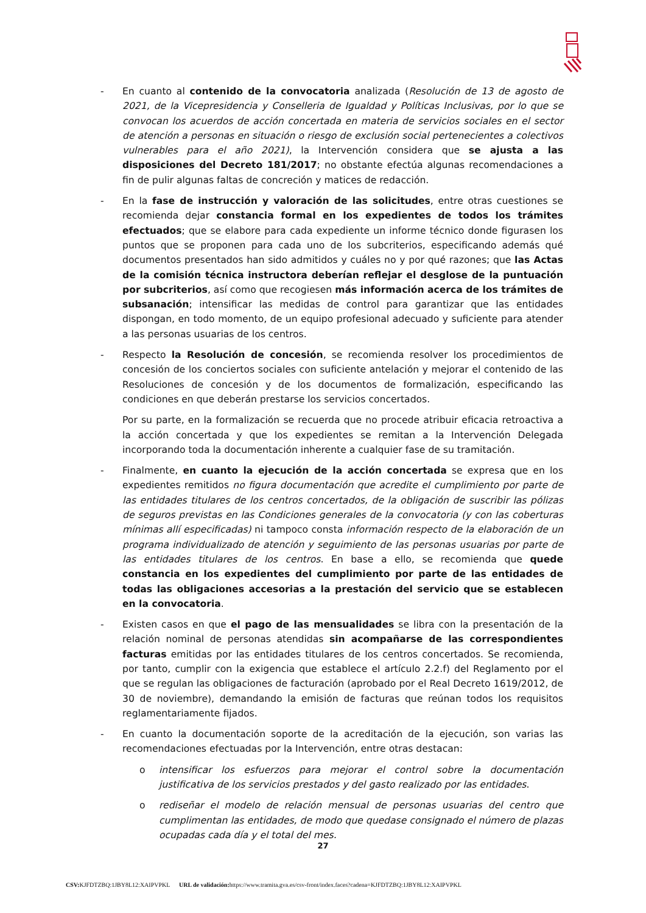- En cuanto al contenido de la convocatoria analizada (Resolución de 13 de agosto de 2021, de la Vicepresidencia y Conselleria de Igualdad y Políticas Inclusivas, por lo que se convocan los acuerdos de acción concertada en materia de servicios sociales en el sector de atención a personas en situación o riesgo de exclusión social pertenecientes a colectivos vulnerables para el año 2021), la Intervención considera que se ajusta a las disposiciones del Decreto 181/2017; no obstante efectúa algunas recomendaciones a fin de pulir algunas faltas de concreción y matices de redacción.
- En la fase de instrucción y valoración de las solicitudes, entre otras cuestiones se recomienda dejar constancia formal en los expedientes de todos los trámites efectuados; que se elabore para cada expediente un informe técnico donde figurasen los puntos que se proponen para cada uno de los subcriterios, especificando además qué documentos presentados han sido admitidos y cuáles no y por qué razones; que las Actas de la comisión técnica instructora deberían reflejar el desglose de la puntuación por subcriterios, así como que recogiesen más información acerca de los trámites de subsanación; intensificar las medidas de control para garantizar que las entidades dispongan, en todo momento, de un equipo profesional adecuado y suficiente para atender a las personas usuarias de los centros.
- Respecto la Resolución de concesión, se recomienda resolver los procedimientos de concesión de los conciertos sociales con suficiente antelación y mejorar el contenido de las Resoluciones de concesión y de los documentos de formalización, especificando las condiciones en que deberán prestarse los servicios concertados.
Por su parte, en la formalización se recuerda que no procede atribuir eficacia retroactiva a la acción concertada y que los expedientes se remitan a la Intervención Delegada incorporando toda la documentación inherente a cualquier fase de su tramitación.
- Finalmente, en cuanto la ejecución de la acción concertada se expresa que en los expedientes remitidos no figura documentación que acredite el cumplimiento por parte de las entidades titulares de los centros concertados, de la obligación de suscribir las pólizas de seguros previstas en las Condiciones generales de la convocatoria (y con las coberturas mínimas allí especificadas) ni tampoco consta información respecto de la elaboración de un programa individualizado de atención y seguimiento de las personas usuarias por parte de las entidades titulares de los centros. En base a ello, se recomienda que quede constancia en los expedientes del cumplimiento por parte de las entidades de todas las obligaciones accesorias a la prestación del servicio que se establecen en la convocatoria.
- Existen casos en que el pago de las mensualidades se libra con la presentación de la relación nominal de personas atendidas sin acompañarse de las correspondientes facturas emitidas por las entidades titulares de los centros concertados. Se recomienda, por tanto, cumplir con la exigencia que establece el artículo 2.2.f) del Reglamento por el que se regulan las obligaciones de facturación (aprobado por el Real Decreto 1619/2012, de 30 de noviembre), demandando la emisión de facturas que reúnan todos los requisitos reglamentariamente fijados.
- En cuanto la documentación soporte de la acreditación de la ejecución, son varias las recomendaciones efectuadas por la Intervención, entre otras destacan:
o intensificar los esfuerzos para mejorar el control sobre la documentación justificativa de los servicios prestados y del gasto realizado por las entidades.
o rediseñar el modelo de relación mensual de personas usuarias del centro que cumplimentan las entidades, de modo que quedase consignado el número de plazas ocupadas cada día y el total del mes.
27
CSV: KJFDTZBQ:1JBY8L12:XAIPVPKL URL de validación: https://www.tramita.gva.es/csv-front/index.faces?cadena=KJFDTZBQ:1JBY8L12:XAIPVPKL